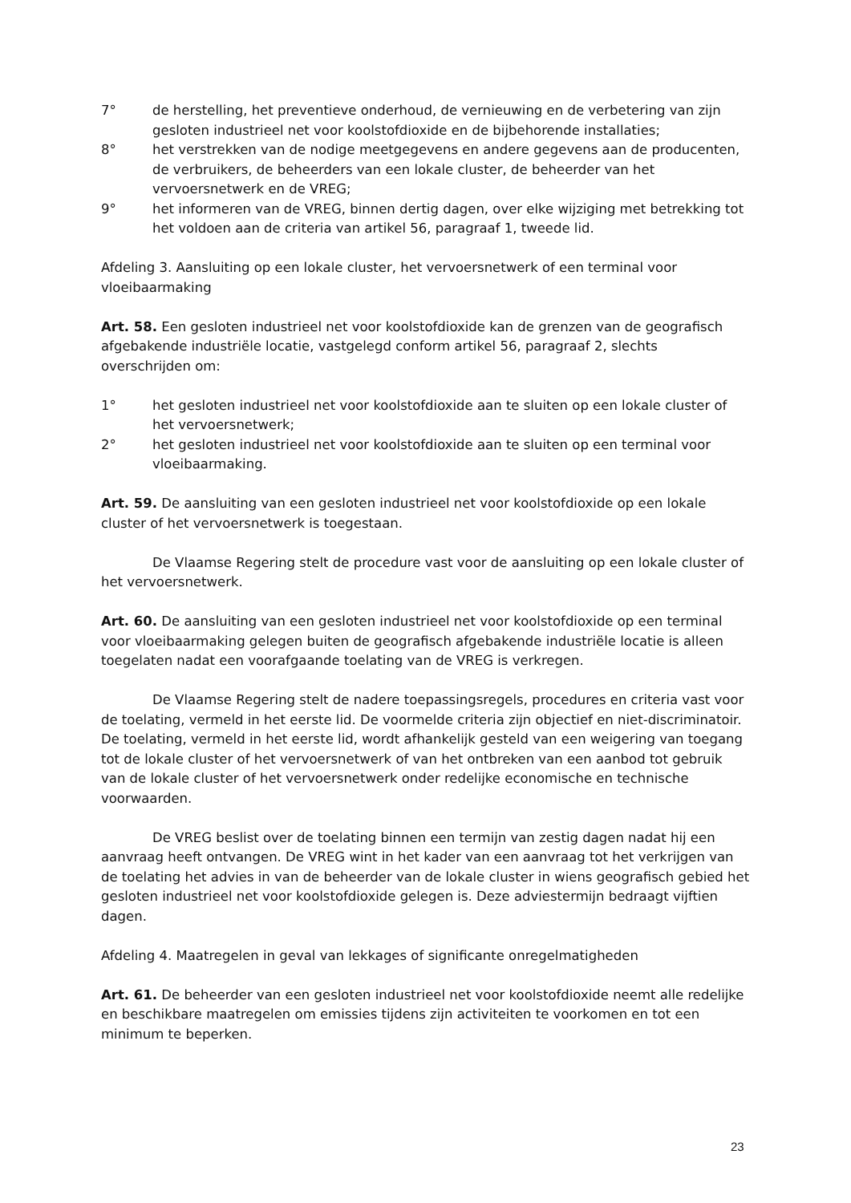7° de herstelling, het preventieve onderhoud, de vernieuwing en de verbetering van zijn gesloten industrieel net voor koolstofdioxide en de bijbehorende installaties;
8° het verstrekken van de nodige meetgegevens en andere gegevens aan de producenten, de verbruikers, de beheerders van een lokale cluster, de beheerder van het vervoersnetwerk en de VREG;
9° het informeren van de VREG, binnen dertig dagen, over elke wijziging met betrekking tot het voldoen aan de criteria van artikel 56, paragraaf 1, tweede lid.
Afdeling 3. Aansluiting op een lokale cluster, het vervoersnetwerk of een terminal voor vloeibaarmaking
Art. 58. Een gesloten industrieel net voor koolstofdioxide kan de grenzen van de geografisch afgebakende industriële locatie, vastgelegd conform artikel 56, paragraaf 2, slechts overschrijden om:
1° het gesloten industrieel net voor koolstofdioxide aan te sluiten op een lokale cluster of het vervoersnetwerk;
2° het gesloten industrieel net voor koolstofdioxide aan te sluiten op een terminal voor vloeibaarmaking.
Art. 59. De aansluiting van een gesloten industrieel net voor koolstofdioxide op een lokale cluster of het vervoersnetwerk is toegestaan.
De Vlaamse Regering stelt de procedure vast voor de aansluiting op een lokale cluster of het vervoersnetwerk.
Art. 60. De aansluiting van een gesloten industrieel net voor koolstofdioxide op een terminal voor vloeibaarmaking gelegen buiten de geografisch afgebakende industriële locatie is alleen toegelaten nadat een voorafgaande toelating van de VREG is verkregen.
De Vlaamse Regering stelt de nadere toepassingsregels, procedures en criteria vast voor de toelating, vermeld in het eerste lid. De voormelde criteria zijn objectief en niet-discriminatoir. De toelating, vermeld in het eerste lid, wordt afhankelijk gesteld van een weigering van toegang tot de lokale cluster of het vervoersnetwerk of van het ontbreken van een aanbod tot gebruik van de lokale cluster of het vervoersnetwerk onder redelijke economische en technische voorwaarden.
De VREG beslist over de toelating binnen een termijn van zestig dagen nadat hij een aanvraag heeft ontvangen. De VREG wint in het kader van een aanvraag tot het verkrijgen van de toelating het advies in van de beheerder van de lokale cluster in wiens geografisch gebied het gesloten industrieel net voor koolstofdioxide gelegen is. Deze adviestermijn bedraagt vijftien dagen.
Afdeling 4. Maatregelen in geval van lekkages of significante onregelmatigheden
Art. 61. De beheerder van een gesloten industrieel net voor koolstofdioxide neemt alle redelijke en beschikbare maatregelen om emissies tijdens zijn activiteiten te voorkomen en tot een minimum te beperken.
23